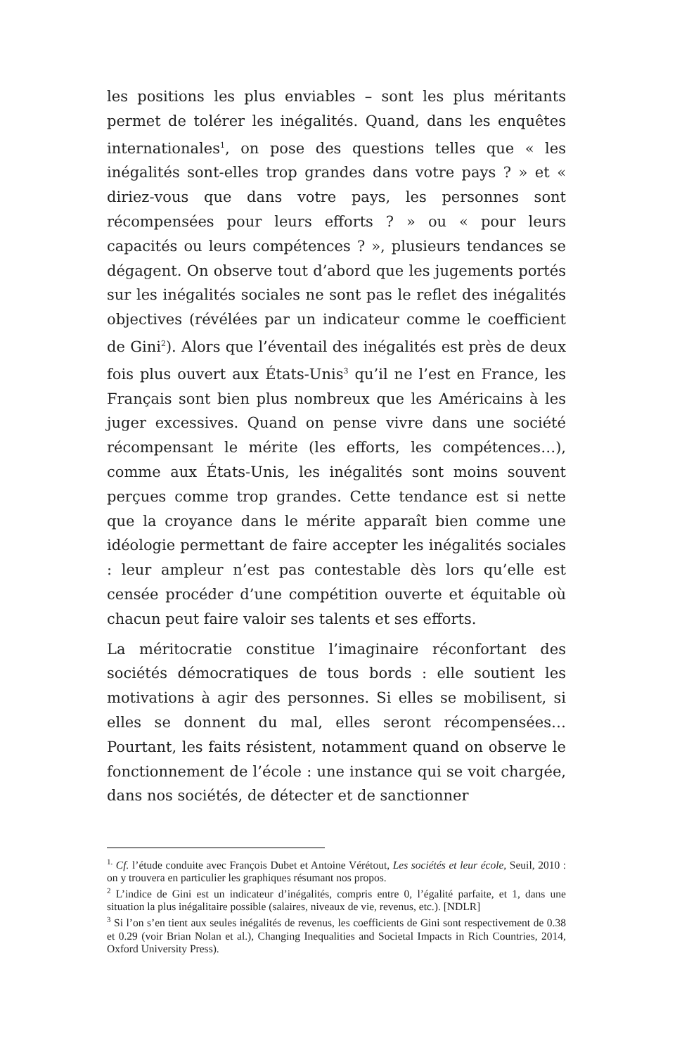les positions les plus enviables – sont les plus méritants permet de tolérer les inégalités. Quand, dans les enquêtes internationales<sup>1</sup>, on pose des questions telles que « les inégalités sont-elles trop grandes dans votre pays ? » et « diriez-vous que dans votre pays, les personnes sont récompensées pour leurs efforts ? » ou « pour leurs capacités ou leurs compétences ? », plusieurs tendances se dégagent. On observe tout d’abord que les jugements portés sur les inégalités sociales ne sont pas le reflet des inégalités objectives (révélées par un indicateur comme le coefficient de Gini<sup>2</sup>). Alors que l’éventail des inégalités est près de deux fois plus ouvert aux États-Unis<sup>3</sup> qu’il ne l’est en France, les Français sont bien plus nombreux que les Américains à les juger excessives. Quand on pense vivre dans une société récompensant le mérite (les efforts, les compétences…), comme aux États-Unis, les inégalités sont moins souvent perçues comme trop grandes. Cette tendance est si nette que la croyance dans le mérite apparaît bien comme une idéologie permettant de faire accepter les inégalités sociales : leur ampleur n’est pas contestable dès lors qu’elle est censée procéder d’une compétition ouverte et équitable où chacun peut faire valoir ses talents et ses efforts.
La méritocratie constitue l’imaginaire réconfortant des sociétés démocratiques de tous bords : elle soutient les motivations à agir des personnes. Si elles se mobilisent, si elles se donnent du mal, elles seront récompensées… Pourtant, les faits résistent, notamment quand on observe le fonctionnement de l’école : une instance qui se voit chargée, dans nos sociétés, de détecter et de sanctionner
<sup>1.</sup> Cf. l’étude conduite avec François Dubet et Antoine Vérétout, Les sociétés et leur école, Seuil, 2010 : on y trouvera en particulier les graphiques résumant nos propos.
<sup>2</sup> L’indice de Gini est un indicateur d’inégalités, compris entre 0, l’égalité parfaite, et 1, dans une situation la plus inégalitaire possible (salaires, niveaux de vie, revenus, etc.). [NDLR]
<sup>3</sup> Si l’on s’en tient aux seules inégalités de revenus, les coefficients de Gini sont respectivement de 0.38 et 0.29 (voir Brian Nolan et al.), Changing Inequalities and Societal Impacts in Rich Countries, 2014, Oxford University Press).